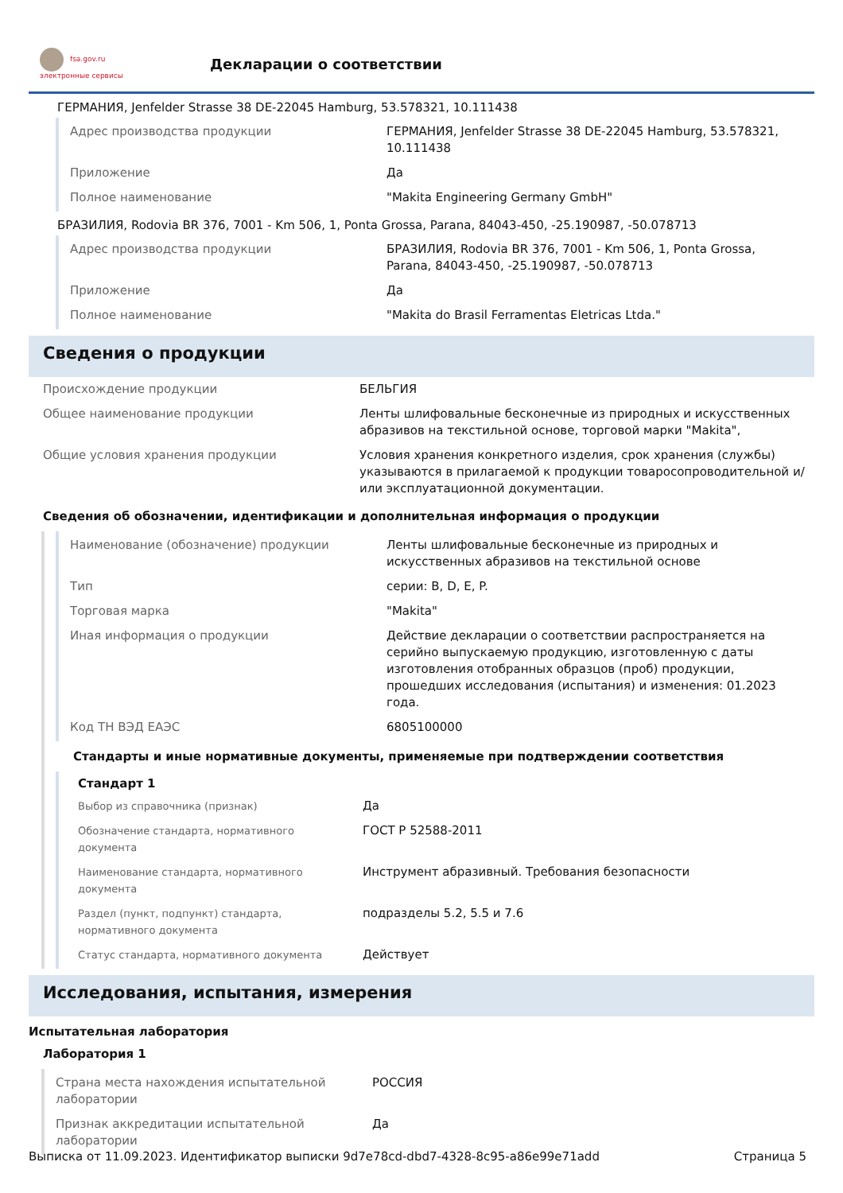fsa.gov.ru
электронные сервисы
Декларации о соответствии
ГЕРМАНИЯ, Jenfelder Strasse 38 DE-22045 Hamburg, 53.578321, 10.111438
| Адрес производства продукции | ГЕРМАНИЯ, Jenfelder Strasse 38 DE-22045 Hamburg, 53.578321, 10.111438 |
| Приложение | Да |
| Полное наименование | "Makita Engineering Germany GmbH" |
БРАЗИЛИЯ, Rodovia BR 376, 7001 - Km 506, 1, Ponta Grossa, Parana, 84043-450, -25.190987, -50.078713
| Адрес производства продукции | БРАЗИЛИЯ, Rodovia BR 376, 7001 - Km 506, 1, Ponta Grossa, Parana, 84043-450, -25.190987, -50.078713 |
| Приложение | Да |
| Полное наименование | "Makita do Brasil Ferramentas Eletricas Ltda." |
Сведения о продукции
| Происхождение продукции | БЕЛЬГИЯ |
| Общее наименование продукции | Ленты шлифовальные бесконечные из природных и искусственных абразивов на текстильной основе, торговой марки "Makita", |
| Общие условия хранения продукции | Условия хранения конкретного изделия, срок хранения (службы) указываются в прилагаемой к продукции товаросопроводительной и/или эксплуатационной документации. |
Сведения об обозначении, идентификации и дополнительная информация о продукции
| Наименование (обозначение) продукции | Ленты шлифовальные бесконечные из природных и искусственных абразивов на текстильной основе |
| Тип | серии: B, D, E, P. |
| Торговая марка | "Makita" |
| Иная информация о продукции | Действие декларации о соответствии распространяется на серийно выпускаемую продукцию, изготовленную с даты изготовления отобранных образцов (проб) продукции, прошедших исследования (испытания) и изменения: 01.2023 года. |
| Код ТН ВЭД ЕАЭС | 6805100000 |
Стандарты и иные нормативные документы, применяемые при подтверждении соответствия
Стандарт 1
| Выбор из справочника (признак) | Да |
| Обозначение стандарта, нормативного документа | ГОСТ Р 52588-2011 |
| Наименование стандарта, нормативного документа | Инструмент абразивный. Требования безопасности |
| Раздел (пункт, подпункт) стандарта, нормативного документа | подразделы 5.2, 5.5 и 7.6 |
| Статус стандарта, нормативного документа | Действует |
Исследования, испытания, измерения
Испытательная лаборатория
Лаборатория 1
| Страна места нахождения испытательной лаборатории | РОССИЯ |
| Признак аккредитации испытательной лаборатории | Да |
Выписка от 11.09.2023. Идентификатор выписки 9d7e78cd-dbd7-4328-8c95-a86e99e71add Страница 5